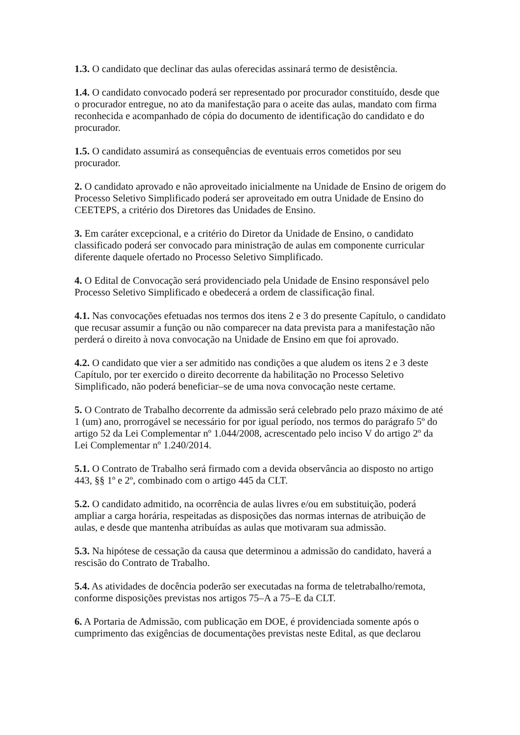1.3. O candidato que declinar das aulas oferecidas assinará termo de desistência.
1.4. O candidato convocado poderá ser representado por procurador constituído, desde que o procurador entregue, no ato da manifestação para o aceite das aulas, mandato com firma reconhecida e acompanhado de cópia do documento de identificação do candidato e do procurador.
1.5. O candidato assumirá as consequências de eventuais erros cometidos por seu procurador.
2. O candidato aprovado e não aproveitado inicialmente na Unidade de Ensino de origem do Processo Seletivo Simplificado poderá ser aproveitado em outra Unidade de Ensino do CEETEPS, a critério dos Diretores das Unidades de Ensino.
3. Em caráter excepcional, e a critério do Diretor da Unidade de Ensino, o candidato classificado poderá ser convocado para ministração de aulas em componente curricular diferente daquele ofertado no Processo Seletivo Simplificado.
4. O Edital de Convocação será providenciado pela Unidade de Ensino responsável pelo Processo Seletivo Simplificado e obedecerá a ordem de classificação final.
4.1. Nas convocações efetuadas nos termos dos itens 2 e 3 do presente Capítulo, o candidato que recusar assumir a função ou não comparecer na data prevista para a manifestação não perderá o direito à nova convocação na Unidade de Ensino em que foi aprovado.
4.2. O candidato que vier a ser admitido nas condições a que aludem os itens 2 e 3 deste Capítulo, por ter exercido o direito decorrente da habilitação no Processo Seletivo Simplificado, não poderá beneficiar–se de uma nova convocação neste certame.
5. O Contrato de Trabalho decorrente da admissão será celebrado pelo prazo máximo de até 1 (um) ano, prorrogável se necessário for por igual período, nos termos do parágrafo 5º do artigo 52 da Lei Complementar nº 1.044/2008, acrescentado pelo inciso V do artigo 2º da Lei Complementar nº 1.240/2014.
5.1. O Contrato de Trabalho será firmado com a devida observância ao disposto no artigo 443, §§ 1º e 2º, combinado com o artigo 445 da CLT.
5.2. O candidato admitido, na ocorrência de aulas livres e/ou em substituição, poderá ampliar a carga horária, respeitadas as disposições das normas internas de atribuição de aulas, e desde que mantenha atribuídas as aulas que motivaram sua admissão.
5.3. Na hipótese de cessação da causa que determinou a admissão do candidato, haverá a rescisão do Contrato de Trabalho.
5.4. As atividades de docência poderão ser executadas na forma de teletrabalho/remota, conforme disposições previstas nos artigos 75–A a 75–E da CLT.
6. A Portaria de Admissão, com publicação em DOE, é providenciada somente após o cumprimento das exigências de documentações previstas neste Edital, as que declarou